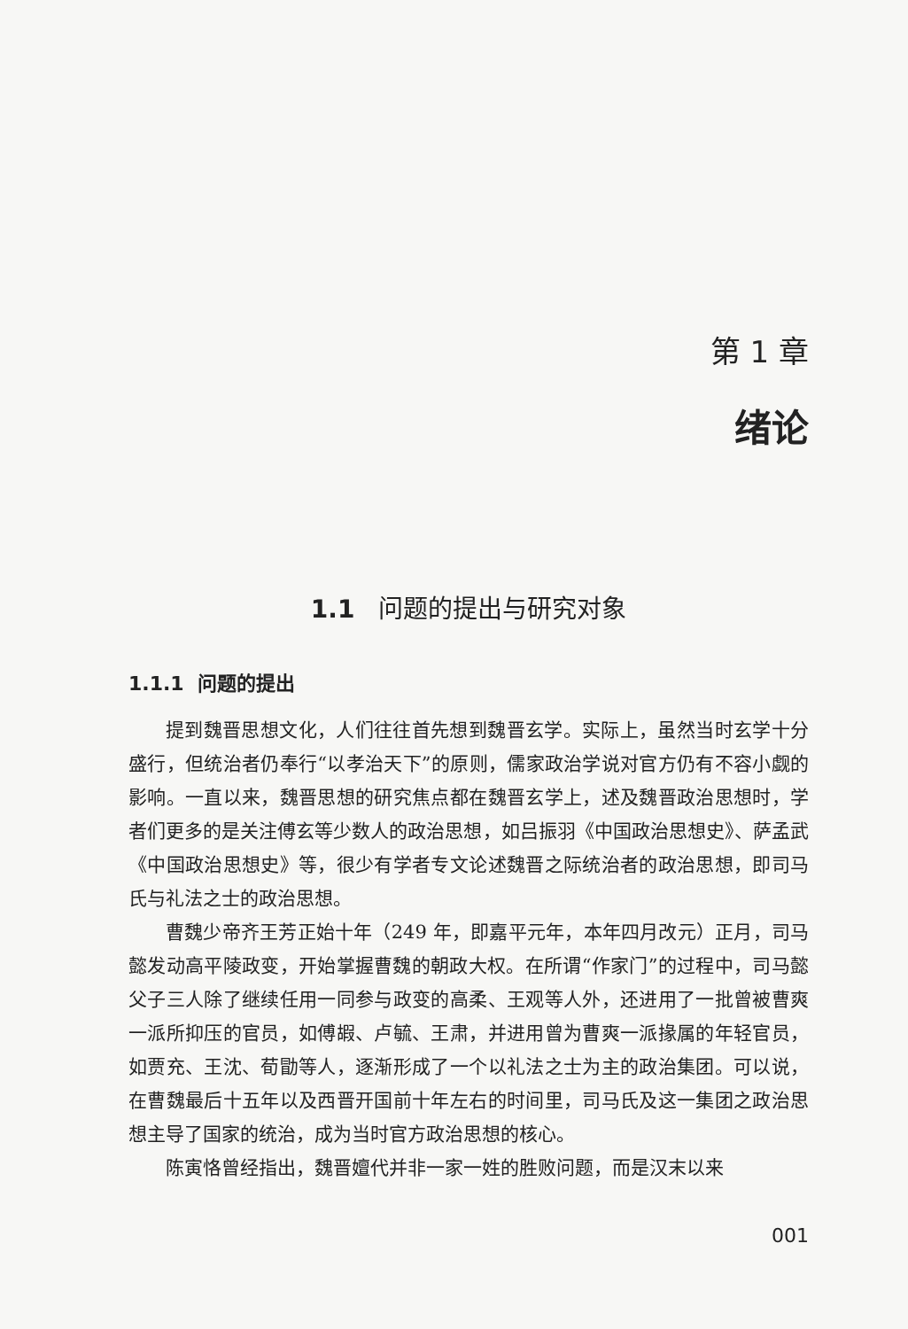第 1 章
绪论
1.1 问题的提出与研究对象
1.1.1 问题的提出
提到魏晋思想文化，人们往往首先想到魏晋玄学。实际上，虽然当时玄学十分盛行，但统治者仍奉行“以孝治天下”的原则，儒家政治学说对官方仍有不容小觑的影响。一直以来，魏晋思想的研究焦点都在魏晋玄学上，述及魏晋政治思想时，学者们更多的是关注傅玄等少数人的政治思想，如吕振羽《中国政治思想史》、萨孟武《中国政治思想史》等，很少有学者专文论述魏晋之际统治者的政治思想，即司马氏与礼法之士的政治思想。
曹魏少帝齐王芳正始十年（249 年，即嘉平元年，本年四月改元）正月，司马懿发动高平陵政变，开始掌握曹魏的朝政大权。在所谓“作家门”的过程中，司马懿父子三人除了继续任用一同参与政变的高柔、王观等人外，还进用了一批曾被曹爽一派所抑压的官员，如傅嘏、卢毓、王肃，并进用曾为曹爽一派掾属的年轻官员，如贾充、王沈、荀勖等人，逐渐形成了一个以礼法之士为主的政治集团。可以说，在曹魏最后十五年以及西晋开国前十年左右的时间里，司马氏及这一集团之政治思想主导了国家的统治，成为当时官方政治思想的核心。
陈寅恪曾经指出，魏晋嬗代并非一家一姓的胜败问题，而是汉末以来
001